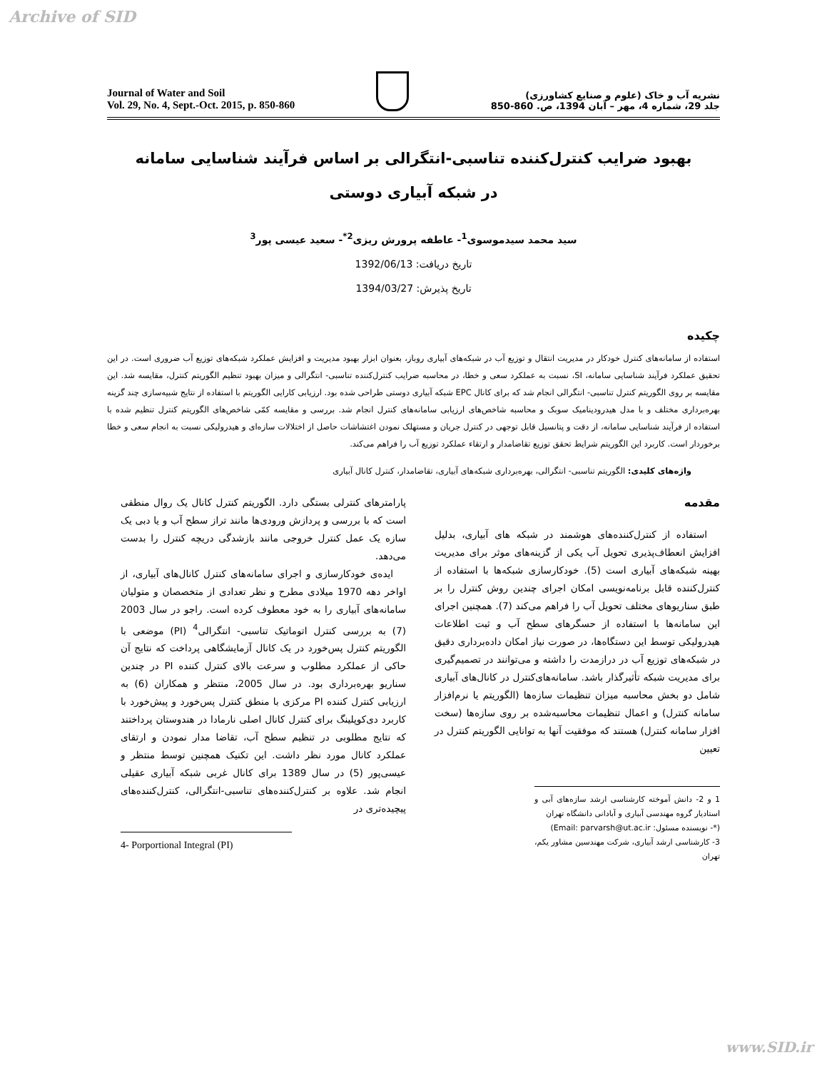Archive of SID
Journal of Water and Soil
Vol. 29, No. 4, Sept.-Oct. 2015, p. 850-860
نشریه آب و خاک (علوم و صنایع کشاورزی)
جلد 29، شماره 4، مهر – آبان 1394، ص. 860-850
بهبود ضرایب کنترل‌کننده تناسبی-انتگرالی بر اساس فرآیند شناسایی سامانه
در شبکه آبیاری دوستی
سید محمد سیدموسوی<sup>1</sup>- عاطفه پرورش ریزی<sup>2*</sup>- سعید عیسی پور<sup>3</sup>
تاریخ دریافت: 1392/06/13
تاریخ پذیرش: 1394/03/27
چکیده
استفاده از سامانه‌های کنترل خودکار در مدیریت انتقال و توزیع آب در شبکه‌های آبیاری روباز، بعنوان ابزار بهبود مدیریت و افزایش عملکرد شبکه‌های توزیع آب ضروری است. در این تحقیق عملکرد فرآیند شناسایی سامانه، SI، نسبت به عملکرد سعی و خطا، در محاسبه ضرایب کنترل‌کننده تناسبی- انتگرالی و میزان بهبود تنظیم الگوریتم کنترل، مقایسه شد. این مقایسه بر روی الگوریتم کنترل تناسبی- انتگرالی انجام شد که برای کانال EPC شبکه آبیاری دوستی طراحی شده بود. ارزیابی کارایی الگوریتم با استفاده از نتایج شبیه‌سازی چند گزینه بهره‌برداری مختلف و با مدل هیدرودینامیک سوبک و محاسبه شاخص‌های ارزیابی سامانه‌های کنترل انجام شد. بررسی و مقایسه کمّی شاخص‌های الگوریتم کنترل تنظیم شده با استفاده از فرآیند شناسایی سامانه، از دقت و پتانسیل قابل توجهی در کنترل جریان و مستهلک نمودن اغتشاشات حاصل از اختلالات سازه‌ای و هیدرولیکی نسبت به انجام سعی و خطا برخوردار است. کاربرد این الگوریتم شرایط تحقق توزیع تقاضامدار و ارتقاء عملکرد توزیع آب را فراهم می‌کند.
واژه‌های کلیدی: الگوریتم تناسبی- انتگرالی، بهره‌برداری شبکه‌های آبیاری، تقاضامدار، کنترل کانال آبیاری
مقدمه
استفاده از کنترل‌کننده‌های هوشمند در شبکه های آبیاری، بدلیل افزایش انعطاف‌پذیری تحویل آب یکی از گزینه‌های موثر برای مدیریت بهینه شبکه‌های آبیاری است (5). خودکارسازی شبکه‌ها با استفاده از کنترل‌کننده قابل برنامه‌نویسی امکان اجرای چندین روش کنترل را بر طبق سناریوهای مختلف تحویل آب را فراهم می‌کند (7). همچنین اجرای این سامانه‌ها با استفاده از حسگرهای سطح آب و ثبت اطلاعات هیدرولیکی توسط این دستگاه‌ها، در صورت نیاز امکان داده‌برداری دقیق در شبکه‌های توزیع آب در درازمدت را داشته و می‌توانند در تصمیم‌گیری برای مدیریت شبکه تأثیرگذار باشد. سامانه‌های‌کنترل در کانال‌های آبیاری شامل دو بخش محاسبه میزان تنظیمات سازه‌ها (الگوریتم یا نرم‌افزار سامانه کنترل) و اعمال تنظیمات محاسبه‌شده بر روی سازه‌ها (سخت افزار سامانه کنترل) هستند که موفقیت آنها به توانایی الگوریتم کنترل در تعیین
1 و 2- دانش آموخته کارشناسی ارشد سازه‌های آبی و استادیار گروه مهندسی آبیاری و آبادانی دانشگاه تهران
(*- نویسنده مسئول: Email: parvarsh@ut.ac.ir)
3- کارشناسی ارشد آبیاری، شرکت مهندسین مشاور یکم، تهران
پارامترهای کنترلی بستگی دارد. الگوریتم کنترل کانال یک روال منطقی است که با بررسی و پردازش ورودی‌ها مانند تراز سطح آب و یا دبی یک سازه یک عمل کنترل خروجی مانند بازشدگی دریچه کنترل را بدست می‌دهد.
ایده‌ی خودکارسازی و اجرای سامانه‌های کنترل کانال‌های آبیاری، از اواخر دهه 1970 میلادی مطرح و نظر تعدادی از متخصصان و متولیان سامانه‌های آبیاری را به خود معطوف کرده است. راجو در سال 2003 (7) به بررسی کنترل اتوماتیک تناسبی- انتگرالی<sup>4</sup> (PI) موضعی با الگوریتم کنترل پس‌خورد در یک کانال آزمایشگاهی پرداخت که نتایج آن حاکی از عملکرد مطلوب و سرعت بالای کنترل کننده PI در چندین سناریو بهره‌برداری بود. در سال 2005، منتظر و همکاران (6) به ارزیابی کنترل کننده PI مرکزی با منطق کنترل پس‌خورد و پیش‌خورد با کاربرد دی‌کوپلینگ برای کنترل کانال اصلی نارمادا در هندوستان پرداختند که نتایج مطلوبی در تنظیم سطح آب، تقاضا مدار نمودن و ارتقای عملکرد کانال مورد نظر داشت. این تکنیک همچنین توسط منتظر و عیسی‌پور (5) در سال 1389 برای کانال غربی شبکه آبیاری عقیلی انجام شد. علاوه بر کنترل‌کننده‌های تناسبی-انتگرالی، کنترل‌کننده‌های پیچیده‌تری در
4- Porportional Integral (PI)
www.SID.ir